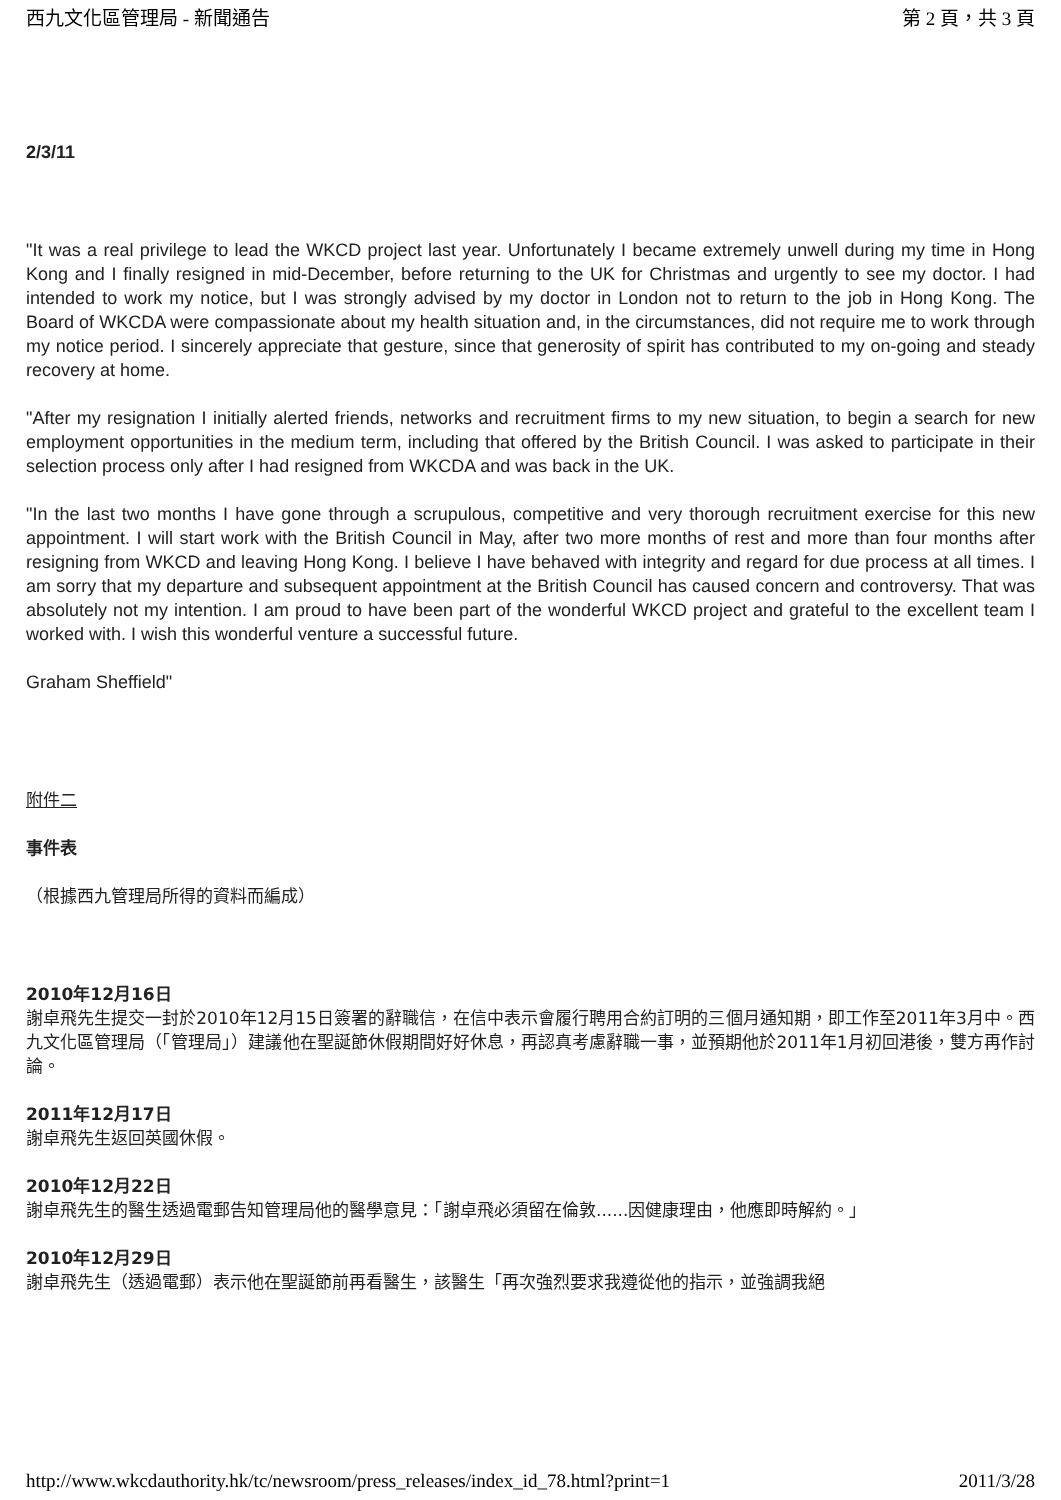西九文化區管理局 - 新聞通告 第 2 頁，共 3 頁
2/3/11
"It was a real privilege to lead the WKCD project last year. Unfortunately I became extremely unwell during my time in Hong Kong and I finally resigned in mid-December, before returning to the UK for Christmas and urgently to see my doctor. I had intended to work my notice, but I was strongly advised by my doctor in London not to return to the job in Hong Kong. The Board of WKCDA were compassionate about my health situation and, in the circumstances, did not require me to work through my notice period. I sincerely appreciate that gesture, since that generosity of spirit has contributed to my on-going and steady recovery at home.
"After my resignation I initially alerted friends, networks and recruitment firms to my new situation, to begin a search for new employment opportunities in the medium term, including that offered by the British Council. I was asked to participate in their selection process only after I had resigned from WKCDA and was back in the UK.
"In the last two months I have gone through a scrupulous, competitive and very thorough recruitment exercise for this new appointment. I will start work with the British Council in May, after two more months of rest and more than four months after resigning from WKCD and leaving Hong Kong. I believe I have behaved with integrity and regard for due process at all times. I am sorry that my departure and subsequent appointment at the British Council has caused concern and controversy. That was absolutely not my intention. I am proud to have been part of the wonderful WKCD project and grateful to the excellent team I worked with. I wish this wonderful venture a successful future.
Graham Sheffield"
附件二
事件表
（根據西九管理局所得的資料而編成）
2010年12月16日
謝卓飛先生提交一封於2010年12月15日簽署的辭職信，在信中表示會履行聘用合約訂明的三個月通知期，即工作至2011年3月中。西九文化區管理局（「管理局」）建議他在聖誕節休假期間好好休息，再認真考慮辭職一事，並預期他於2011年1月初回港後，雙方再作討論。
2011年12月17日
謝卓飛先生返回英國休假。
2010年12月22日
謝卓飛先生的醫生透過電郵告知管理局他的醫學意見：「謝卓飛必須留在倫敦......因健康理由，他應即時解約。」
2010年12月29日
謝卓飛先生（透過電郵）表示他在聖誕節前再看醫生，該醫生「再次強烈要求我遵從他的指示，並強調我絕
http://www.wkcdauthority.hk/tc/newsroom/press_releases/index_id_78.html?print=1 2011/3/28